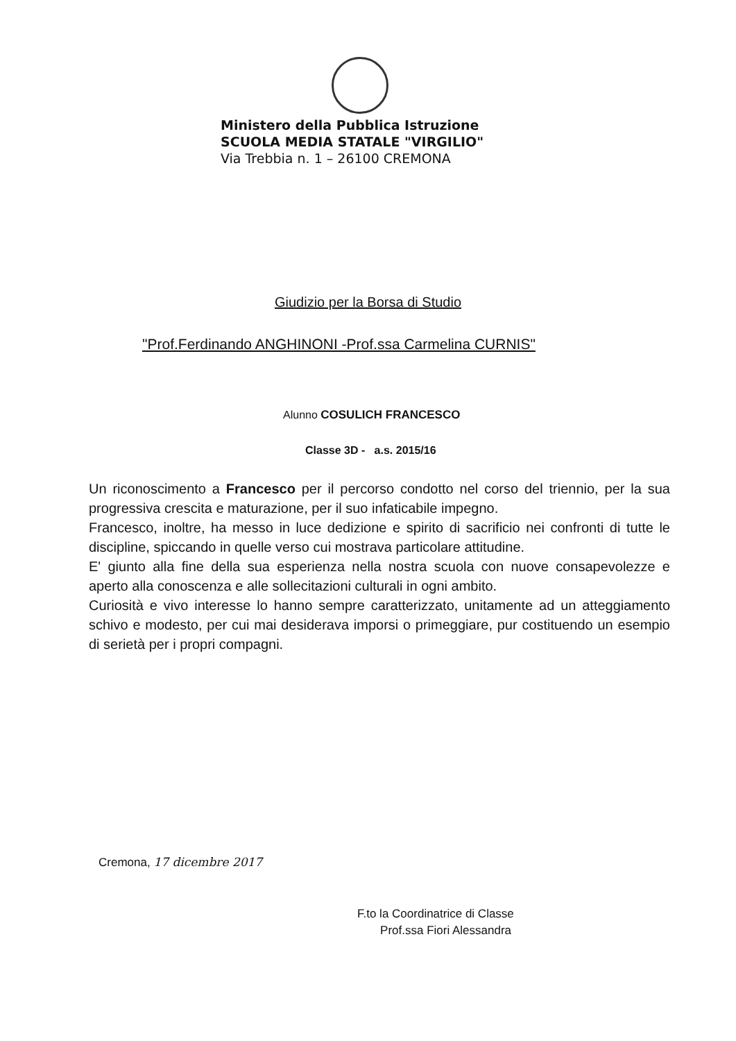Ministero della Pubblica Istruzione
SCUOLA MEDIA STATALE "VIRGILIO"
Via Trebbia n. 1 – 26100 CREMONA
Giudizio per la Borsa di Studio
"Prof.Ferdinando ANGHINONI -Prof.ssa Carmelina CURNIS"
Alunno COSULICH FRANCESCO
Classe 3D - a.s. 2015/16
Un riconoscimento a Francesco per il percorso condotto nel corso del triennio, per la sua progressiva crescita e maturazione, per il suo infaticabile impegno.
Francesco, inoltre, ha messo in luce dedizione e spirito di sacrificio nei confronti di tutte le discipline, spiccando in quelle verso cui mostrava particolare attitudine.
E' giunto alla fine della sua esperienza nella nostra scuola con nuove consapevolezze e aperto alla conoscenza e alle sollecitazioni culturali in ogni ambito.
Curiosità e vivo interesse lo hanno sempre caratterizzato, unitamente ad un atteggiamento schivo e modesto, per cui mai desiderava imporsi o primeggiare, pur costituendo un esempio di serietà per i propri compagni.
Cremona, 17 dicembre 2017
F.to la Coordinatrice di Classe
Prof.ssa Fiori Alessandra